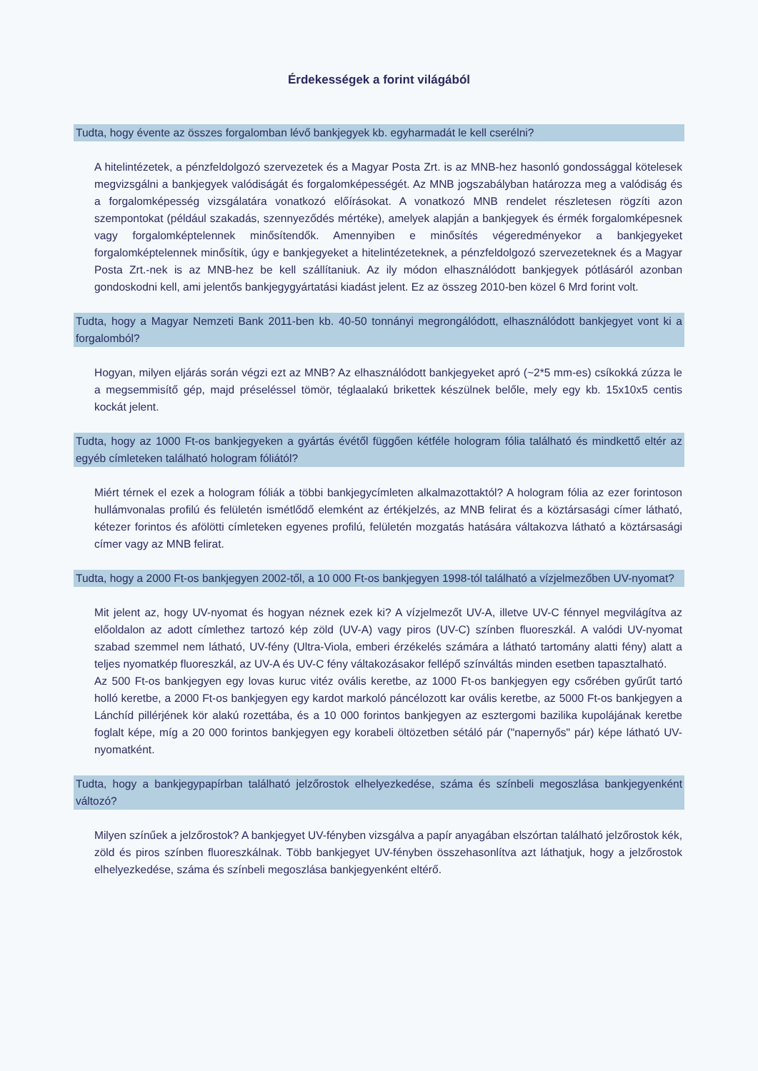Érdekességek a forint világából
Tudta, hogy évente az összes forgalomban lévő bankjegyek kb. egyharmadát le kell cserélni?
A hitelintézetek, a pénzfeldolgozó szervezetek és a Magyar Posta Zrt. is az MNB-hez hasonló gondossággal kötelesek megvizsgálni a bankjegyek valódiságát és forgalomképességét. Az MNB jogszabályban határozza meg a valódiság és a forgalomképesség vizsgálatára vonatkozó előírásokat. A vonatkozó MNB rendelet részletesen rögzíti azon szempontokat (például szakadás, szennyeződés mértéke), amelyek alapján a bankjegyek és érmék forgalomképesnek vagy forgalomképtelennek minősítendők. Amennyiben e minősítés végeredményekor a bankjegyeket forgalomképtelennek minősítik, úgy e bankjegyeket a hitelintézeteknek, a pénzfeldolgozó szervezeteknek és a Magyar Posta Zrt.-nek is az MNB-hez be kell szállítaniuk. Az ily módon elhasználódott bankjegyek pótlásáról azonban gondoskodni kell, ami jelentős bankjegygyártatási kiadást jelent. Ez az összeg 2010-ben közel 6 Mrd forint volt.
Tudta, hogy a Magyar Nemzeti Bank 2011-ben kb. 40-50 tonnányi megrongálódott, elhasználódott bankjegyet vont ki a forgalomból?
Hogyan, milyen eljárás során végzi ezt az MNB? Az elhasználódott bankjegyeket apró (~2*5 mm-es) csíkokká zúzza le a megsemmisítő gép, majd préseléssel tömör, téglaalakú brikettek készülnek belőle, mely egy kb. 15x10x5 centis kockát jelent.
Tudta, hogy az 1000 Ft-os bankjegyeken a gyártás évétől függően kétféle hologram fólia található és mindkettő eltér az egyéb címleteken található hologram fóliától?
Miért térnek el ezek a hologram fóliák a többi bankjegycímleten alkalmazottaktól? A hologram fólia az ezer forintoson hullámvonalas profilú és felületén ismétlődő elemként az értékjelzés, az MNB felirat és a köztársasági címer látható, kétezer forintos és afölötti címleteken egyenes profilú, felületén mozgatás hatására váltakozva látható a köztársasági címer vagy az MNB felirat.
Tudta, hogy a 2000 Ft-os bankjegyen 2002-től, a 10 000 Ft-os bankjegyen 1998-tól található a vízjelmezőben UV-nyomat?
Mit jelent az, hogy UV-nyomat és hogyan néznek ezek ki? A vízjelmezőt UV-A, illetve UV-C fénnyel megvilágítva az előoldalon az adott címlethez tartozó kép zöld (UV-A) vagy piros (UV-C) színben fluoreszkál. A valódi UV-nyomat szabad szemmel nem látható, UV-fény (Ultra-Viola, emberi érzékelés számára a látható tartomány alatti fény) alatt a teljes nyomatkép fluoreszkál, az UV-A és UV-C fény váltakozásakor fellépő színváltás minden esetben tapasztalható.
Az 500 Ft-os bankjegyen egy lovas kuruc vitéz ovális keretbe, az 1000 Ft-os bankjegyen egy csőrében gyűrűt tartó holló keretbe, a 2000 Ft-os bankjegyen egy kardot markoló páncélozott kar ovális keretbe, az 5000 Ft-os bankjegyen a Lánchíd pillérjének kör alakú rozettába, és a 10 000 forintos bankjegyen az esztergomi bazilika kupolájának keretbe foglalt képe, míg a 20 000 forintos bankjegyen egy korabeli öltözetben sétáló pár ("napernyős" pár) képe látható UV-nyomatként.
Tudta, hogy a bankjegypapírban található jelzőrostok elhelyezkedése, száma és színbeli megoszlása bankjegyenként változó?
Milyen színűek a jelzőrostok? A bankjegyet UV-fényben vizsgálva a papír anyagában elszórtan található jelzőrostok kék, zöld és piros színben fluoreszkálnak. Több bankjegyet UV-fényben összehasonlítva azt láthatjuk, hogy a jelzőrostok elhelyezkedése, száma és színbeli megoszlása bankjegyenként eltérő.